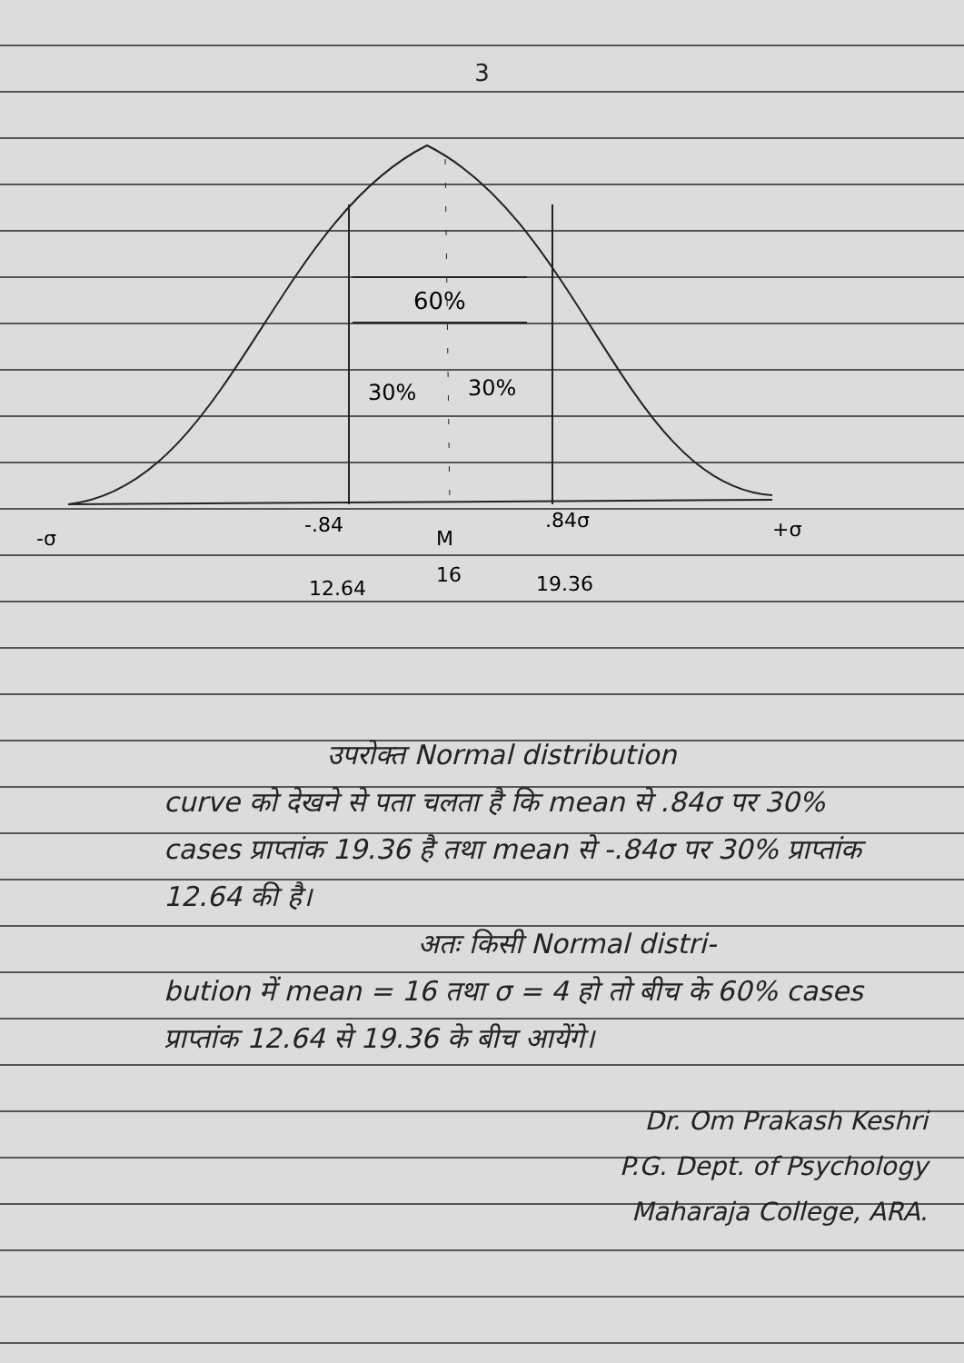3
60%
30%
30%
-σ
-.84
M
16
.84σ
+σ
12.64
19.36
उपरोक्त Normal distribution
curve को देखने से पता चलता है कि mean से .84σ पर 30% cases प्राप्तांक 19.36 है तथा mean से -.84σ पर 30% प्राप्तांक 12.64 की है।
अतः किसी Normal distri-
bution में mean = 16 तथा σ = 4 हो तो बीच के 60% cases प्राप्तांक 12.64 से 19.36 के बीच आयेंगे।
Dr. Om Prakash Keshri
P.G. Dept. of Psychology
Maharaja College, ARA.